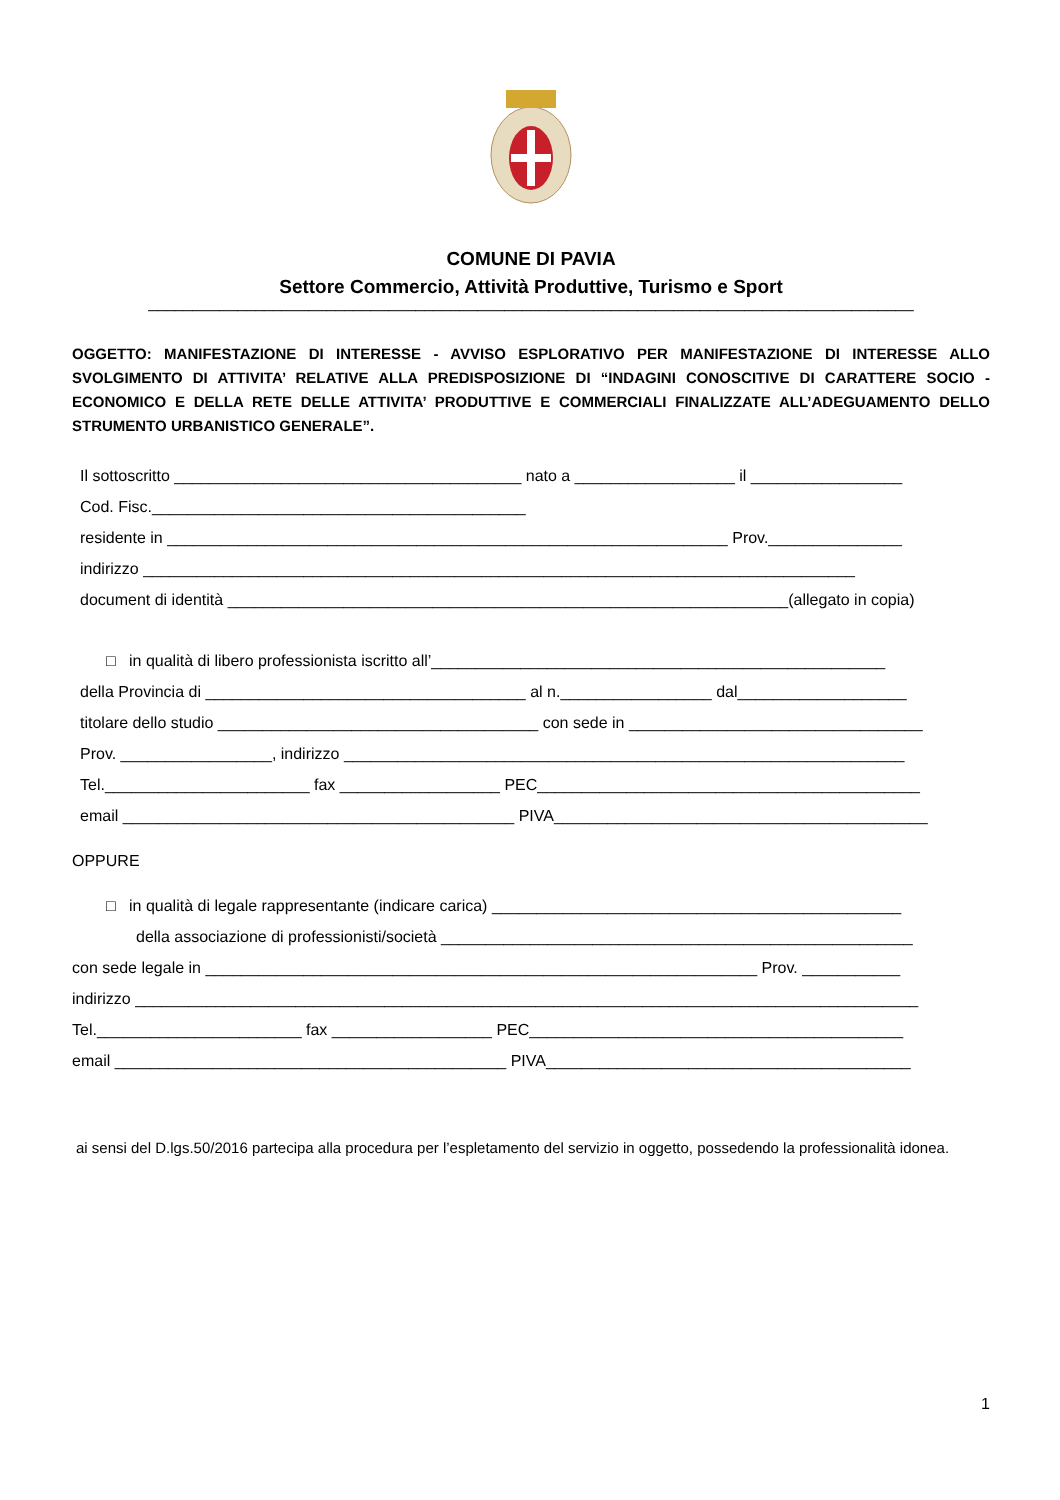COMUNE DI PAVIA
Settore Commercio, Attività Produttive, Turismo e Sport
______________________________________________________________________________________
OGGETTO: MANIFESTAZIONE DI INTERESSE - AVVISO ESPLORATIVO PER MANIFESTAZIONE DI INTERESSE ALLO SVOLGIMENTO DI ATTIVITA’ RELATIVE ALLA PREDISPOSIZIONE DI “INDAGINI CONOSCITIVE DI CARATTERE SOCIO - ECONOMICO E DELLA RETE DELLE ATTIVITA’ PRODUTTIVE E COMMERCIALI FINALIZZATE ALL’ADEGUAMENTO DELLO STRUMENTO URBANISTICO GENERALE”.
Il sottoscritto _______________________________________ nato a __________________ il _________________
Cod. Fisc.__________________________________________
residente in _______________________________________________________________ Prov._______________
indirizzo ________________________________________________________________________________
document di identità _______________________________________________________________(allegato in copia)
□ in qualità di libero professionista iscritto all’___________________________________________________
della Provincia di ____________________________________ al n._________________ dal___________________
titolare dello studio ____________________________________ con sede in _________________________________
Prov. _________________, indirizzo _______________________________________________________________
Tel._______________________ fax __________________ PEC___________________________________________
email ____________________________________________ PIVA__________________________________________
OPPURE
□ in qualità di legale rappresentante (indicare carica) ______________________________________________
della associazione di professionisti/società _____________________________________________________
con sede legale in ______________________________________________________________ Prov. ___________
indirizzo ________________________________________________________________________________________
Tel._______________________ fax __________________ PEC__________________________________________
email ____________________________________________ PIVA_________________________________________
ai sensi del D.lgs.50/2016 partecipa alla procedura per l’espletamento del servizio in oggetto, possedendo la professionalità idonea.
1